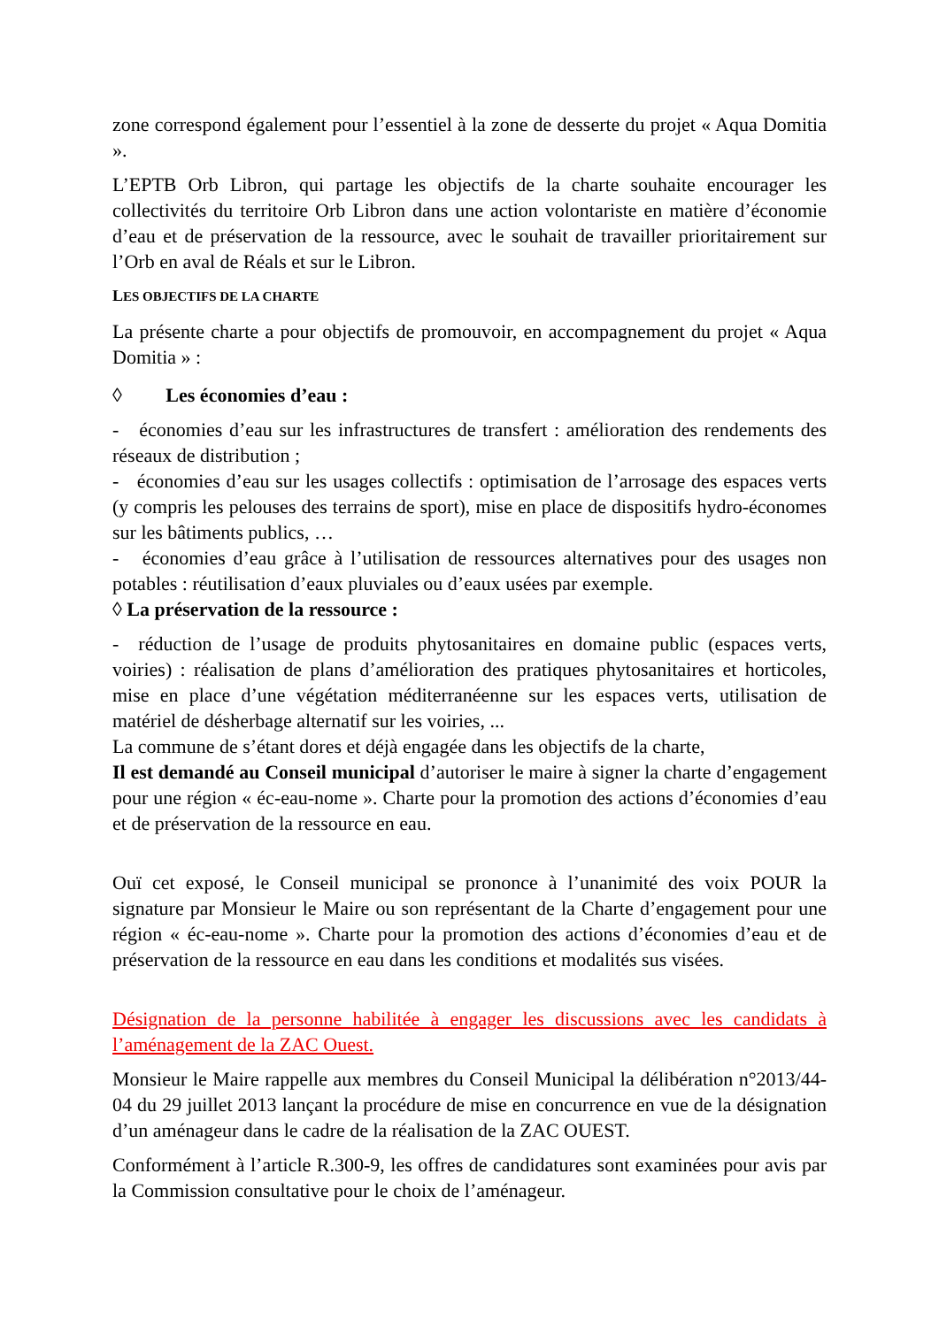zone correspond également pour l’essentiel à la zone de desserte du projet « Aqua Domitia ».
L’EPTB Orb Libron, qui partage les objectifs de la charte souhaite encourager les collectivités du territoire Orb Libron dans une action volontariste en matière d’économie d’eau et de préservation de la ressource, avec le souhait de travailler prioritairement sur l’Orb en aval de Réals et sur le Libron.
LES OBJECTIFS DE LA CHARTE
La présente charte a pour objectifs de promouvoir, en accompagnement du projet « Aqua Domitia » :
◊ Les économies d’eau :
- économies d’eau sur les infrastructures de transfert : amélioration des rendements des réseaux de distribution ;
- économies d’eau sur les usages collectifs : optimisation de l’arrosage des espaces verts (y compris les pelouses des terrains de sport), mise en place de dispositifs hydro-économes sur les bâtiments publics, …
- économies d’eau grâce à l’utilisation de ressources alternatives pour des usages non potables : réutilisation d’eaux pluviales ou d’eaux usées par exemple.
◊ La préservation de la ressource :
- réduction de l’usage de produits phytosanitaires en domaine public (espaces verts, voiries) : réalisation de plans d’amélioration des pratiques phytosanitaires et horticoles, mise en place d’une végétation méditerranéenne sur les espaces verts, utilisation de matériel de désherbage alternatif sur les voiries, ...
La commune de s’étant dores et déjà engagée dans les objectifs de la charte,
Il est demandé au Conseil municipal d’autoriser le maire à signer la charte d’engagement pour une région « éc-eau-nome ». Charte pour la promotion des actions d’économies d’eau et de préservation de la ressource en eau.
Ouï cet exposé, le Conseil municipal se prononce à l’unanimité des voix POUR la signature par Monsieur le Maire ou son représentant de la Charte d’engagement pour une région « éc-eau-nome ». Charte pour la promotion des actions d’économies d’eau et de préservation de la ressource en eau dans les conditions et modalités sus visées.
Désignation de la personne habilitée à engager les discussions avec les candidats à l’aménagement de la ZAC Ouest.
Monsieur le Maire rappelle aux membres du Conseil Municipal la délibération n°2013/44-04 du 29 juillet 2013 lançant la procédure de mise en concurrence en vue de la désignation d’un aménageur dans le cadre de la réalisation de la ZAC OUEST.
Conformément à l’article R.300-9, les offres de candidatures sont examinées pour avis par la Commission consultative pour le choix de l’aménageur.